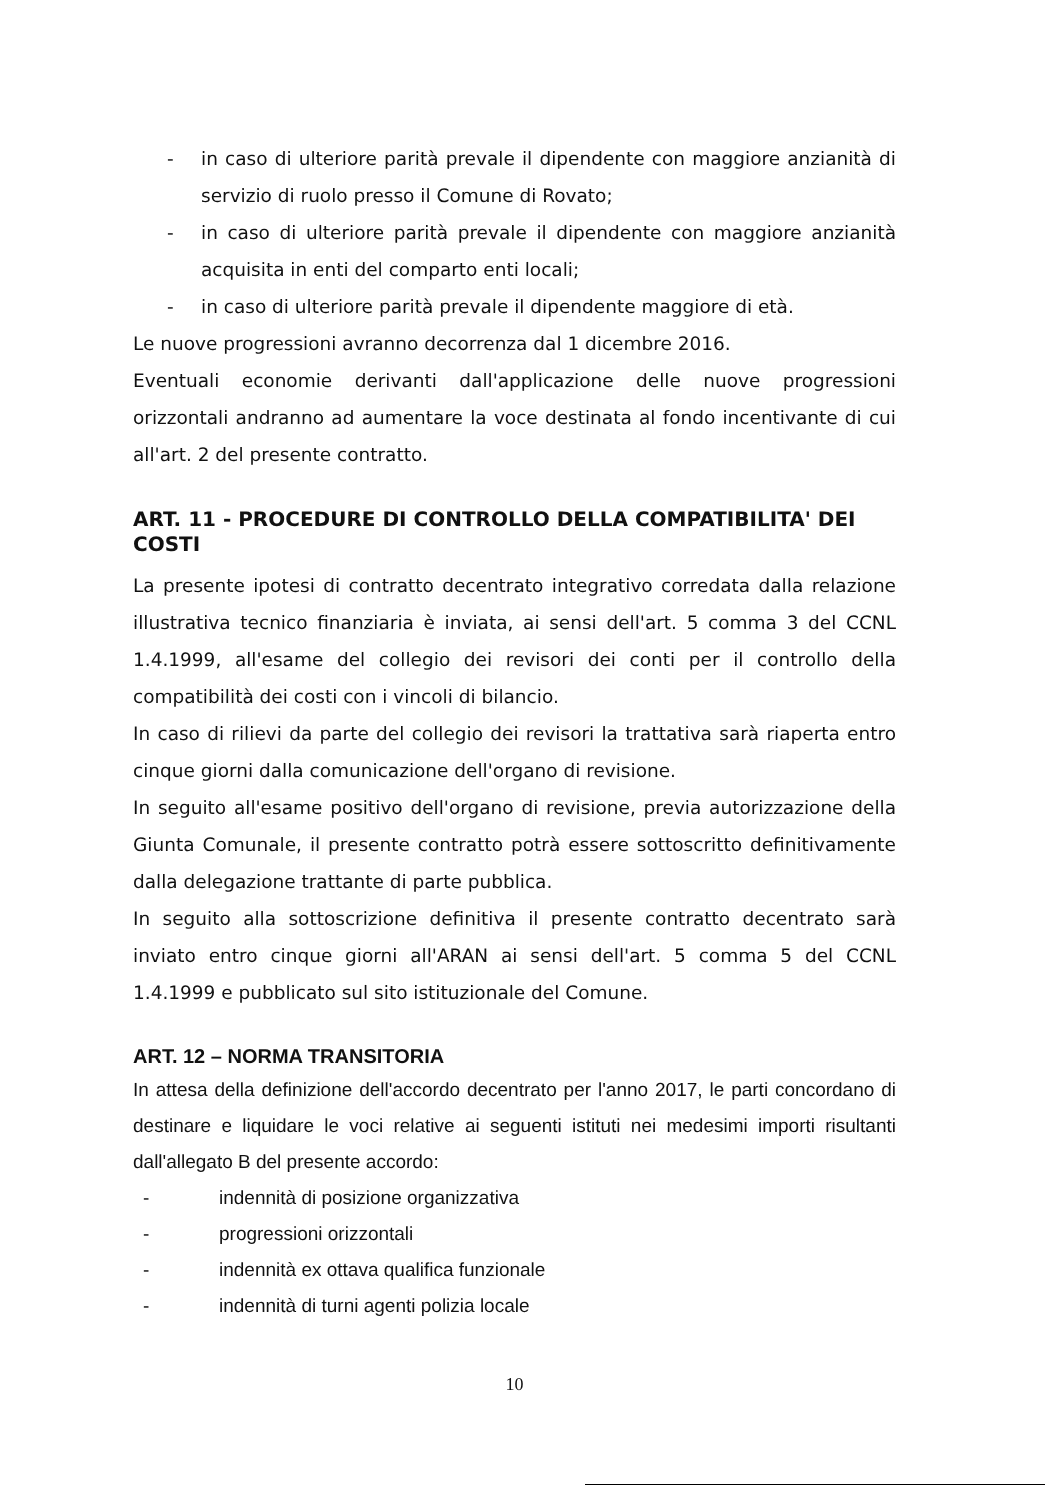- in caso di ulteriore parità prevale il dipendente con maggiore anzianità di servizio di ruolo presso il Comune di Rovato;
- in caso di ulteriore parità prevale il dipendente con maggiore anzianità acquisita in enti del comparto enti locali;
- in caso di ulteriore parità prevale il dipendente maggiore di età.
Le nuove progressioni avranno decorrenza dal 1 dicembre 2016.
Eventuali economie derivanti dall'applicazione delle nuove progressioni orizzontali andranno ad aumentare la voce destinata al fondo incentivante di cui all'art. 2 del presente contratto.
ART. 11 - PROCEDURE DI CONTROLLO DELLA COMPATIBILITA' DEI COSTI
La presente ipotesi di contratto decentrato integrativo corredata dalla relazione illustrativa tecnico finanziaria è inviata, ai sensi dell'art. 5 comma 3 del CCNL 1.4.1999, all'esame del collegio dei revisori dei conti per il controllo della compatibilità dei costi con i vincoli di bilancio.
In caso di rilievi da parte del collegio dei revisori la trattativa sarà riaperta entro cinque giorni dalla comunicazione dell'organo di revisione.
In seguito all'esame positivo dell'organo di revisione, previa autorizzazione della Giunta Comunale, il presente contratto potrà essere sottoscritto definitivamente dalla delegazione trattante di parte pubblica.
In seguito alla sottoscrizione definitiva il presente contratto decentrato sarà inviato entro cinque giorni all'ARAN ai sensi dell'art. 5 comma 5 del CCNL 1.4.1999 e pubblicato sul sito istituzionale del Comune.
ART. 12 – NORMA TRANSITORIA
In attesa della definizione dell'accordo decentrato per l'anno 2017, le parti concordano di destinare e liquidare le voci relative ai seguenti istituti nei medesimi importi risultanti dall'allegato B del presente accordo:
- indennità di posizione organizzativa
- progressioni orizzontali
- indennità ex ottava qualifica funzionale
- indennità di turni agenti polizia locale
10